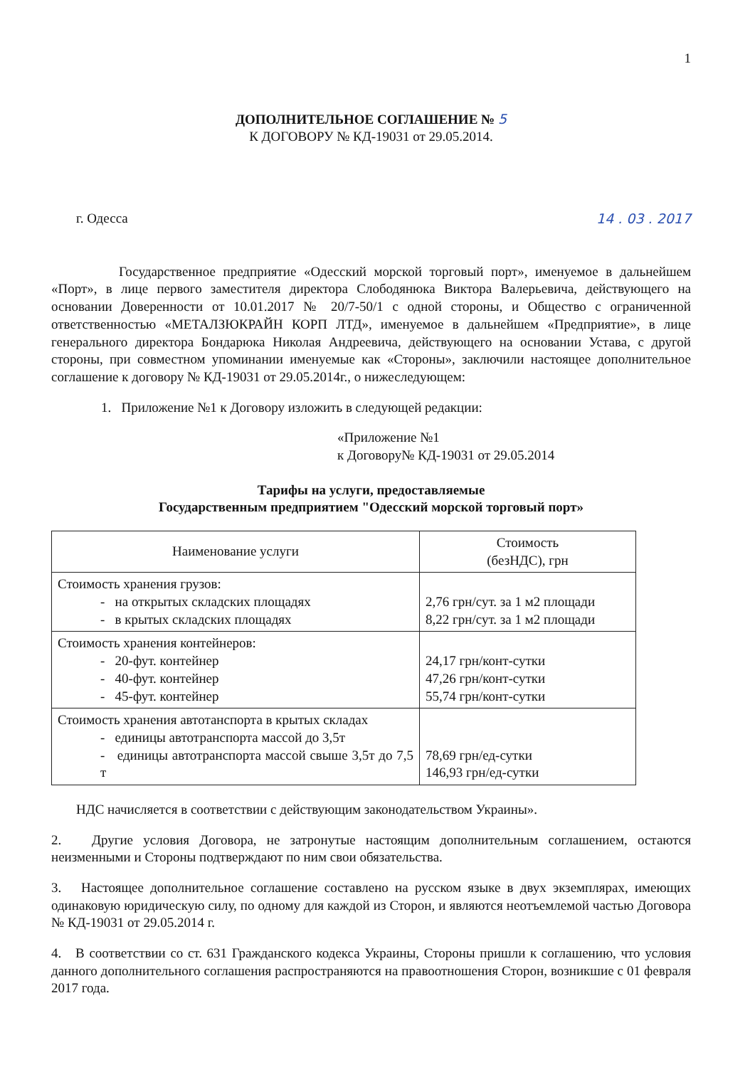1
ДОПОЛНИТЕЛЬНОЕ СОГЛАШЕНИЕ № 5
К ДОГОВОРУ № КД-19031 от 29.05.2014.
г. Одесса 14 . 03 . 2017
Государственное предприятие «Одесский морской торговый порт», именуемое в дальнейшем «Порт», в лице первого заместителя директора Слободянюка Виктора Валерьевича, действующего на основании Доверенности от 10.01.2017 № 20/7-50/1 с одной стороны, и Общество с ограниченной ответственностью «МЕТАЛЗЮКРАЙН КОРП ЛТД», именуемое в дальнейшем «Предприятие», в лице генерального директора Бондарюка Николая Андреевича, действующего на основании Устава, с другой стороны, при совместном упоминании именуемые как «Стороны», заключили настоящее дополнительное соглашение к договору № КД-19031 от 29.05.2014г., о нижеследующем:
1. Приложение №1 к Договору изложить в следующей редакции:
«Приложение №1
к Договору№ КД-19031 от 29.05.2014
Тарифы на услуги, предоставляемые
Государственным предприятием "Одесский морской торговый порт»
| Наименование услуги | Стоимость (безНДС), грн |
| --- | --- |
| Стоимость хранения грузов: - на открытых складских площадях - в крытых складских площадях | 2,76 грн/сут. за 1 м2 площади 8,22 грн/сут. за 1 м2 площади |
| Стоимость хранения контейнеров: - 20-фут. контейнер - 40-фут. контейнер - 45-фут. контейнер | 24,17 грн/конт-сутки 47,26 грн/конт-сутки 55,74 грн/конт-сутки |
| Стоимость хранения автотанспорта в крытых складах - единицы автотранспорта массой до 3,5т - единицы автотранспорта массой свыше 3,5т до 7,5 т | 78,69 грн/ед-сутки 146,93 грн/ед-сутки |
НДС начисляется в соответствии с действующим законодательством Украины».
2. Другие условия Договора, не затронутые настоящим дополнительным соглашением, остаются неизменными и Стороны подтверждают по ним свои обязательства.
3. Настоящее дополнительное соглашение составлено на русском языке в двух экземплярах, имеющих одинаковую юридическую силу, по одному для каждой из Сторон, и являются неотъемлемой частью Договора № КД-19031 от 29.05.2014 г.
4. В соответствии со ст. 631 Гражданского кодекса Украины, Стороны пришли к соглашению, что условия данного дополнительного соглашения распространяются на правоотношения Сторон, возникшие с 01 февраля 2017 года.